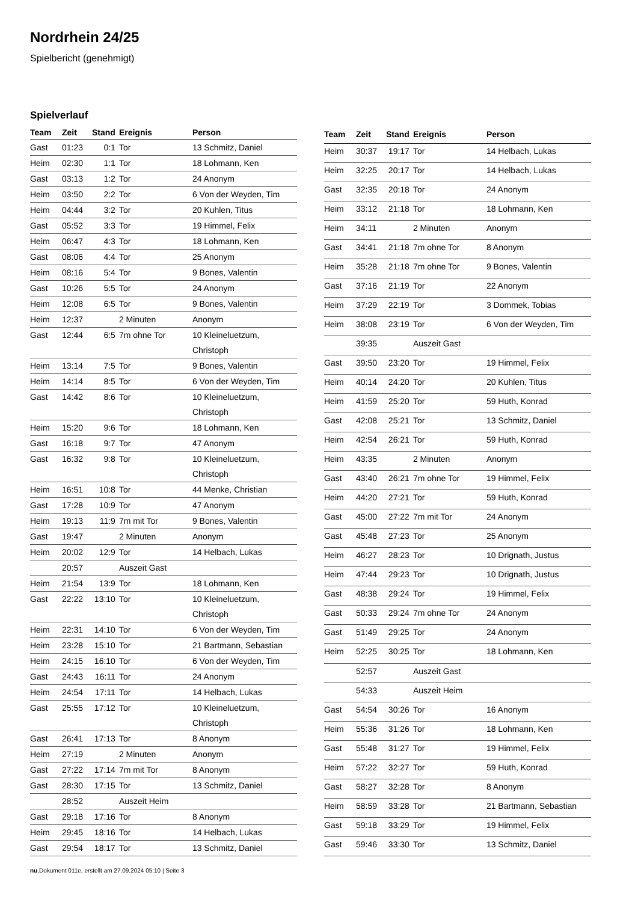Nordrhein 24/25
Spielbericht (genehmigt)
Spielverlauf
| Team | Zeit | Stand | Ereignis | Person |
| --- | --- | --- | --- | --- |
| Gast | 01:23 | 0:1 | Tor | 13 Schmitz, Daniel |
| Heim | 02:30 | 1:1 | Tor | 18 Lohmann, Ken |
| Gast | 03:13 | 1:2 | Tor | 24 Anonym |
| Heim | 03:50 | 2:2 | Tor | 6 Von der Weyden, Tim |
| Heim | 04:44 | 3:2 | Tor | 20 Kuhlen, Titus |
| Gast | 05:52 | 3:3 | Tor | 19 Himmel, Felix |
| Heim | 06:47 | 4:3 | Tor | 18 Lohmann, Ken |
| Gast | 08:06 | 4:4 | Tor | 25 Anonym |
| Heim | 08:16 | 5:4 | Tor | 9 Bones, Valentin |
| Gast | 10:26 | 5:5 | Tor | 24 Anonym |
| Heim | 12:08 | 6:5 | Tor | 9 Bones, Valentin |
| Heim | 12:37 | | 2 Minuten | Anonym |
| Gast | 12:44 | 6:5 | 7m ohne Tor | 10 Kleineluetzum, Christoph |
| Heim | 13:14 | 7:5 | Tor | 9 Bones, Valentin |
| Heim | 14:14 | 8:5 | Tor | 6 Von der Weyden, Tim |
| Gast | 14:42 | 8:6 | Tor | 10 Kleineluetzum, Christoph |
| Heim | 15:20 | 9:6 | Tor | 18 Lohmann, Ken |
| Gast | 16:18 | 9:7 | Tor | 47 Anonym |
| Gast | 16:32 | 9:8 | Tor | 10 Kleineluetzum, Christoph |
| Heim | 16:51 | 10:8 | Tor | 44 Menke, Christian |
| Gast | 17:28 | 10:9 | Tor | 47 Anonym |
| Heim | 19:13 | 11:9 | 7m mit Tor | 9 Bones, Valentin |
| Gast | 19:47 | | 2 Minuten | Anonym |
| Heim | 20:02 | 12:9 | Tor | 14 Helbach, Lukas |
| | 20:57 | | Auszeit Gast | |
| Heim | 21:54 | 13:9 | Tor | 18 Lohmann, Ken |
| Gast | 22:22 | 13:10 | Tor | 10 Kleineluetzum, Christoph |
| Heim | 22:31 | 14:10 | Tor | 6 Von der Weyden, Tim |
| Heim | 23:28 | 15:10 | Tor | 21 Bartmann, Sebastian |
| Heim | 24:15 | 16:10 | Tor | 6 Von der Weyden, Tim |
| Gast | 24:43 | 16:11 | Tor | 24 Anonym |
| Heim | 24:54 | 17:11 | Tor | 14 Helbach, Lukas |
| Gast | 25:55 | 17:12 | Tor | 10 Kleineluetzum, Christoph |
| Gast | 26:41 | 17:13 | Tor | 8 Anonym |
| Heim | 27:19 | | 2 Minuten | Anonym |
| Gast | 27:22 | 17:14 | 7m mit Tor | 8 Anonym |
| Gast | 28:30 | 17:15 | Tor | 13 Schmitz, Daniel |
| | 28:52 | | Auszeit Heim | |
| Gast | 29:18 | 17:16 | Tor | 8 Anonym |
| Heim | 29:45 | 18:16 | Tor | 14 Helbach, Lukas |
| Gast | 29:54 | 18:17 | Tor | 13 Schmitz, Daniel |
| Team | Zeit | Stand | Ereignis | Person |
| --- | --- | --- | --- | --- |
| Heim | 30:37 | 19:17 | Tor | 14 Helbach, Lukas |
| Heim | 32:25 | 20:17 | Tor | 14 Helbach, Lukas |
| Gast | 32:35 | 20:18 | Tor | 24 Anonym |
| Heim | 33:12 | 21:18 | Tor | 18 Lohmann, Ken |
| Heim | 34:11 | | 2 Minuten | Anonym |
| Gast | 34:41 | 21:18 | 7m ohne Tor | 8 Anonym |
| Heim | 35:28 | 21:18 | 7m ohne Tor | 9 Bones, Valentin |
| Gast | 37:16 | 21:19 | Tor | 22 Anonym |
| Heim | 37:29 | 22:19 | Tor | 3 Dommek, Tobias |
| Heim | 38:08 | 23:19 | Tor | 6 Von der Weyden, Tim |
| | 39:35 | | Auszeit Gast | |
| Gast | 39:50 | 23:20 | Tor | 19 Himmel, Felix |
| Heim | 40:14 | 24:20 | Tor | 20 Kuhlen, Titus |
| Heim | 41:59 | 25:20 | Tor | 59 Huth, Konrad |
| Gast | 42:08 | 25:21 | Tor | 13 Schmitz, Daniel |
| Heim | 42:54 | 26:21 | Tor | 59 Huth, Konrad |
| Heim | 43:35 | | 2 Minuten | Anonym |
| Gast | 43:40 | 26:21 | 7m ohne Tor | 19 Himmel, Felix |
| Heim | 44:20 | 27:21 | Tor | 59 Huth, Konrad |
| Gast | 45:00 | 27:22 | 7m mit Tor | 24 Anonym |
| Gast | 45:48 | 27:23 | Tor | 25 Anonym |
| Heim | 46:27 | 28:23 | Tor | 10 Drignath, Justus |
| Heim | 47:44 | 29:23 | Tor | 10 Drignath, Justus |
| Gast | 48:38 | 29:24 | Tor | 19 Himmel, Felix |
| Gast | 50:33 | 29:24 | 7m ohne Tor | 24 Anonym |
| Gast | 51:49 | 29:25 | Tor | 24 Anonym |
| Heim | 52:25 | 30:25 | Tor | 18 Lohmann, Ken |
| | 52:57 | | Auszeit Gast | |
| | 54:33 | | Auszeit Heim | |
| Gast | 54:54 | 30:26 | Tor | 16 Anonym |
| Heim | 55:36 | 31:26 | Tor | 18 Lohmann, Ken |
| Gast | 55:48 | 31:27 | Tor | 19 Himmel, Felix |
| Heim | 57:22 | 32:27 | Tor | 59 Huth, Konrad |
| Gast | 58:27 | 32:28 | Tor | 8 Anonym |
| Heim | 58:59 | 33:28 | Tor | 21 Bartmann, Sebastian |
| Gast | 59:18 | 33:29 | Tor | 19 Himmel, Felix |
| Gast | 59:46 | 33:30 | Tor | 13 Schmitz, Daniel |
nu.Dokument 011e, erstellt am 27.09.2024 05:10 | Seite 3